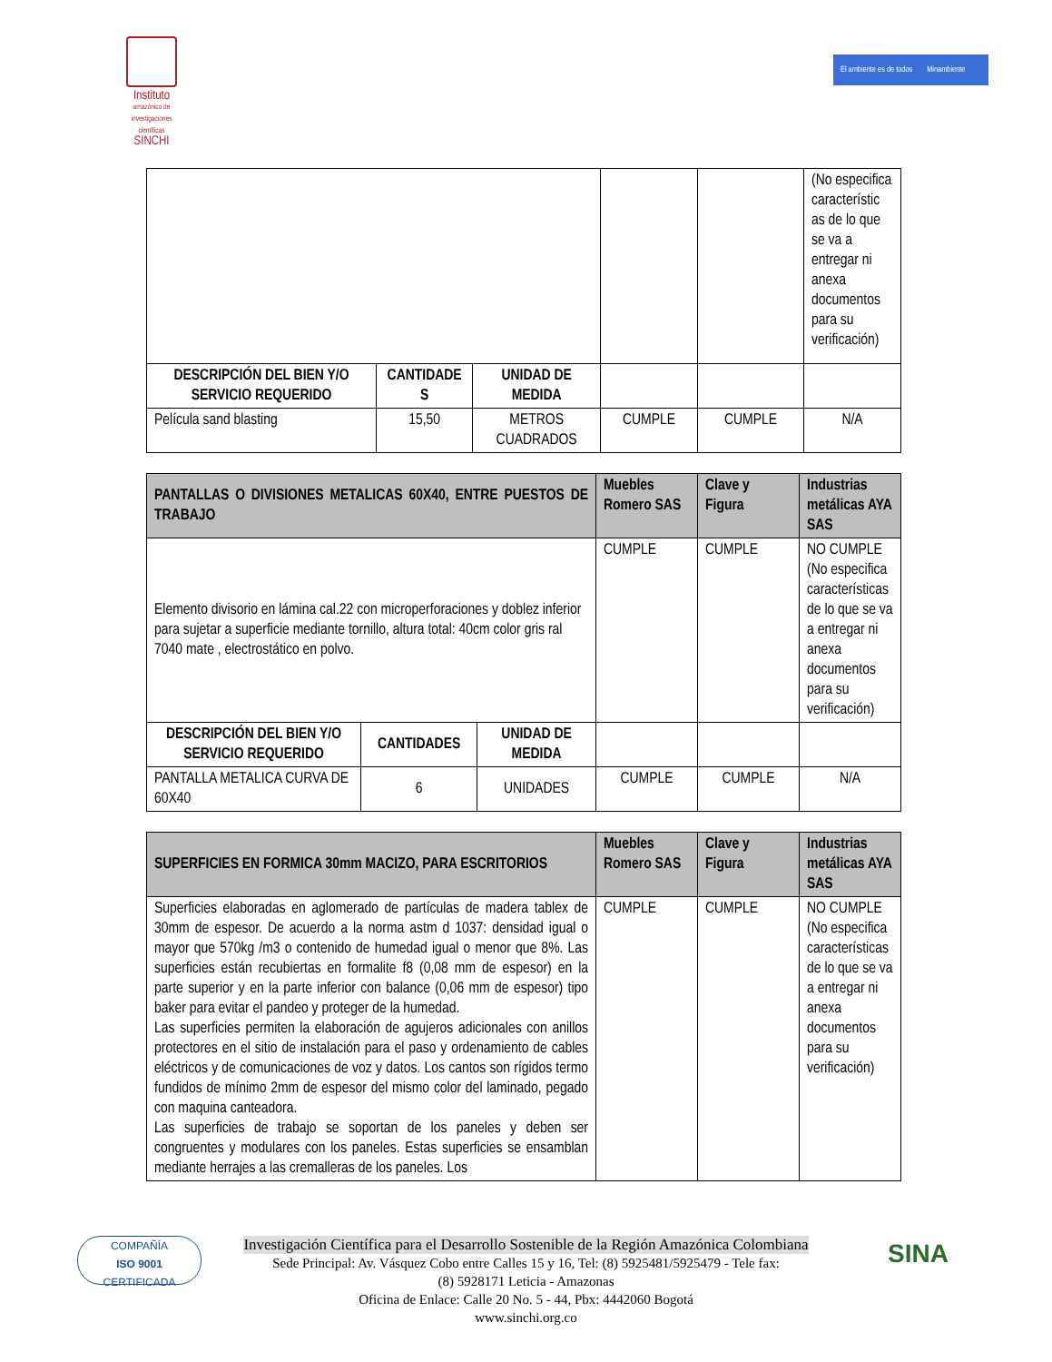Instituto
amazónico de investigaciones científicas
SINCHI
El ambiente es de todos Minambiente
| | | | | | (No especifica característic as de lo que se va a entregar ni anexa documentos para su verificación) |
| DESCRIPCIÓN DEL BIEN Y/O SERVICIO REQUERIDO | CANTIDADE S | UNIDAD DE MEDIDA | | | |
| Película sand blasting | 15,50 | METROS CUADRADOS | CUMPLE | CUMPLE | N/A |
| PANTALLAS O DIVISIONES METALICAS 60X40, ENTRE PUESTOS DE TRABAJO | | | Muebles Romero SAS | Clave y Figura | Industrias metálicas AYA SAS |
| --- | --- | --- | --- | --- | --- |
| Elemento divisorio en lámina cal.22 con microperforaciones y doblez inferior para sujetar a superficie mediante tornillo, altura total: 40cm color gris ral 7040 mate , electrostático en polvo. | | | CUMPLE | CUMPLE | NO CUMPLE (No especifica características de lo que se va a entregar ni anexa documentos para su verificación) |
| DESCRIPCIÓN DEL BIEN Y/O SERVICIO REQUERIDO | CANTIDADES | UNIDAD DE MEDIDA | | | |
| PANTALLA METALICA CURVA DE 60X40 | 6 | UNIDADES | CUMPLE | CUMPLE | N/A |
| SUPERFICIES EN FORMICA 30mm MACIZO, PARA ESCRITORIOS | Muebles Romero SAS | Clave y Figura | Industrias metálicas AYA SAS |
| --- | --- | --- | --- |
| Superficies elaboradas en aglomerado de partículas de madera tablex de 30mm de espesor. De acuerdo a la norma astm d 1037: densidad igual o mayor que 570kg /m3 o contenido de humedad igual o menor que 8%. Las superficies están recubiertas en formalite f8 (0,08 mm de espesor) en la parte superior y en la parte inferior con balance (0,06 mm de espesor) tipo baker para evitar el pandeo y proteger de la humedad. Las superficies permiten la elaboración de agujeros adicionales con anillos protectores en el sitio de instalación para el paso y ordenamiento de cables eléctricos y de comunicaciones de voz y datos. Los cantos son rígidos termo fundidos de mínimo 2mm de espesor del mismo color del laminado, pegado con maquina canteadora. Las superficies de trabajo se soportan de los paneles y deben ser congruentes y modulares con los paneles. Estas superficies se ensamblan mediante herrajes a las cremalleras de los paneles. Los | CUMPLE | CUMPLE | NO CUMPLE (No especifica características de lo que se va a entregar ni anexa documentos para su verificación) |
COMPAÑÍA
ISO 9001
CERTIFICADA
SINA
Investigación Científica para el Desarrollo Sostenible de la Región Amazónica Colombiana
Sede Principal: Av. Vásquez Cobo entre Calles 15 y 16, Tel: (8) 5925481/5925479 - Tele fax:
(8) 5928171 Leticia - Amazonas
Oficina de Enlace: Calle 20 No. 5 - 44, Pbx: 4442060 Bogotá
www.sinchi.org.co